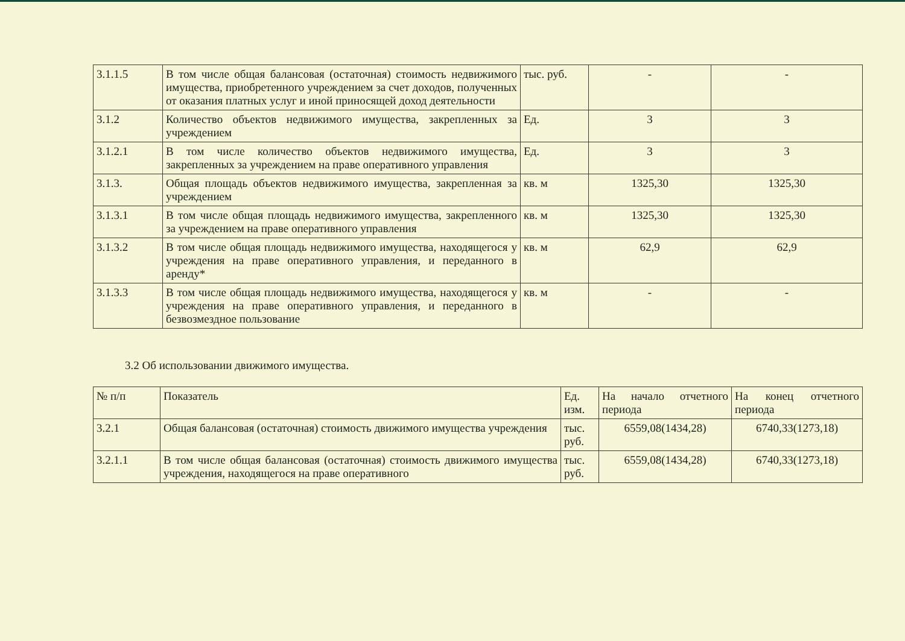| 3.1.1.5 | В том числе общая балансовая (остаточная) стоимость недвижимого имущества, приобретенного учреждением за счет доходов, полученных от оказания платных услуг и иной приносящей доход деятельности | тыс. руб. | - | - |
| 3.1.2 | Количество объектов недвижимого имущества, закрепленных за учреждением | Ед. | 3 | 3 |
| 3.1.2.1 | В том числе количество объектов недвижимого имущества, закрепленных за учреждением на праве оперативного управления | Ед. | 3 | 3 |
| 3.1.3. | Общая площадь объектов недвижимого имущества, закрепленная за учреждением | кв. м | 1325,30 | 1325,30 |
| 3.1.3.1 | В том числе общая площадь недвижимого имущества, закрепленного за учреждением на праве оперативного управления | кв. м | 1325,30 | 1325,30 |
| 3.1.3.2 | В том числе общая площадь недвижимого имущества, находящегося у учреждения на праве оперативного управления, и переданного в аренду* | кв. м | 62,9 | 62,9 |
| 3.1.3.3 | В том числе общая площадь недвижимого имущества, находящегося у учреждения на праве оперативного управления, и переданного в безвозмездное пользование | кв. м | - | - |
3.2 Об использовании движимого имущества.
| № п/п | Показатель | Ед. изм. | На начало отчетного периода | На конец отчетного периода |
| --- | --- | --- | --- | --- |
| 3.2.1 | Общая балансовая (остаточная) стоимость движимого имущества учреждения | тыс. руб. | 6559,08(1434,28) | 6740,33(1273,18) |
| 3.2.1.1 | В том числе общая балансовая (остаточная) стоимость движимого имущества учреждения, находящегося на праве оперативного | тыс. руб. | 6559,08(1434,28) | 6740,33(1273,18) |